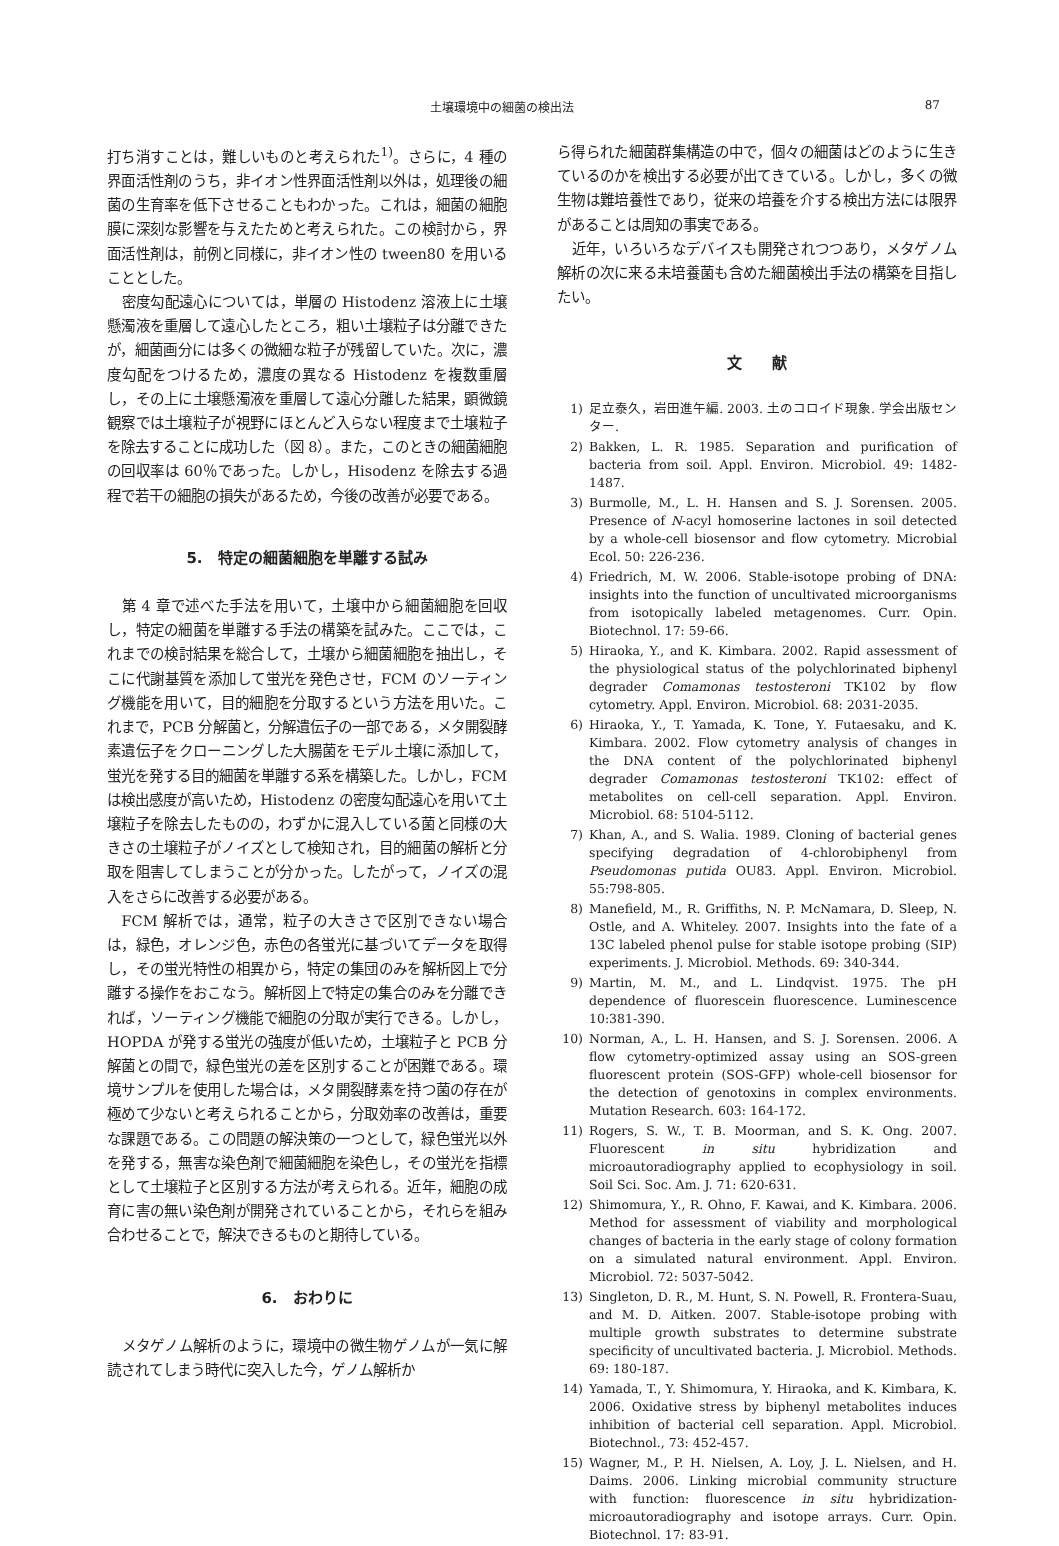土壌環境中の細菌の検出法 87
打ち消すことは，難しいものと考えられた<sup>1)</sup>。さらに，4 種の界面活性剤のうち，非イオン性界面活性剤以外は，処理後の細菌の生育率を低下させることもわかった。これは，細菌の細胞膜に深刻な影響を与えたためと考えられた。この検討から，界面活性剤は，前例と同様に，非イオン性の tween80 を用いることとした。
密度勾配遠心については，単層の Histodenz 溶液上に土壌懸濁液を重層して遠心したところ，粗い土壌粒子は分離できたが，細菌画分には多くの微細な粒子が残留していた。次に，濃度勾配をつけるため，濃度の異なる Histodenz を複数重層し，その上に土壌懸濁液を重層して遠心分離した結果，顕微鏡観察では土壌粒子が視野にほとんど入らない程度まで土壌粒子を除去することに成功した（図 8）。また，このときの細菌細胞の回収率は 60％であった。しかし，Hisodenz を除去する過程で若干の細胞の損失があるため，今後の改善が必要である。
5.　特定の細菌細胞を単離する試み
第 4 章で述べた手法を用いて，土壌中から細菌細胞を回収し，特定の細菌を単離する手法の構築を試みた。ここでは，これまでの検討結果を総合して，土壌から細菌細胞を抽出し，そこに代謝基質を添加して蛍光を発色させ，FCM のソーティング機能を用いて，目的細胞を分取するという方法を用いた。これまで，PCB 分解菌と，分解遺伝子の一部である，メタ開裂酵素遺伝子をクローニングした大腸菌をモデル土壌に添加して，蛍光を発する目的細菌を単離する系を構築した。しかし，FCM は検出感度が高いため，Histodenz の密度勾配遠心を用いて土壌粒子を除去したものの，わずかに混入している菌と同様の大きさの土壌粒子がノイズとして検知され，目的細菌の解析と分取を阻害してしまうことが分かった。したがって，ノイズの混入をさらに改善する必要がある。
FCM 解析では，通常，粒子の大きさで区別できない場合は，緑色，オレンジ色，赤色の各蛍光に基づいてデータを取得し，その蛍光特性の相異から，特定の集団のみを解析図上で分離する操作をおこなう。解析図上で特定の集合のみを分離できれば，ソーティング機能で細胞の分取が実行できる。しかし，HOPDA が発する蛍光の強度が低いため，土壌粒子と PCB 分解菌との間で，緑色蛍光の差を区別することが困難である。環境サンプルを使用した場合は，メタ開裂酵素を持つ菌の存在が極めて少ないと考えられることから，分取効率の改善は，重要な課題である。この問題の解決策の一つとして，緑色蛍光以外を発する，無害な染色剤で細菌細胞を染色し，その蛍光を指標として土壌粒子と区別する方法が考えられる。近年，細胞の成育に害の無い染色剤が開発されていることから，それらを組み合わせることで，解決できるものと期待している。
6.　おわりに
メタゲノム解析のように，環境中の微生物ゲノムが一気に解読されてしまう時代に突入した今，ゲノム解析か
ら得られた細菌群集構造の中で，個々の細菌はどのように生きているのかを検出する必要が出てきている。しかし，多くの微生物は難培養性であり，従来の培養を介する検出方法には限界があることは周知の事実である。
近年，いろいろなデバイスも開発されつつあり，メタゲノム解析の次に来る未培養菌も含めた細菌検出手法の構築を目指したい。
文　　献
1) 足立泰久，岩田進午編. 2003. 土のコロイド現象. 学会出版センター.
2) Bakken, L. R. 1985. Separation and purification of bacteria from soil. Appl. Environ. Microbiol. 49: 1482-1487.
3) Burmolle, M., L. H. Hansen and S. J. Sorensen. 2005. Presence of N-acyl homoserine lactones in soil detected by a whole-cell biosensor and flow cytometry. Microbial Ecol. 50: 226-236.
4) Friedrich, M. W. 2006. Stable-isotope probing of DNA: insights into the function of uncultivated microorganisms from isotopically labeled metagenomes. Curr. Opin. Biotechnol. 17: 59-66.
5) Hiraoka, Y., and K. Kimbara. 2002. Rapid assessment of the physiological status of the polychlorinated biphenyl degrader Comamonas testosteroni TK102 by flow cytometry. Appl. Environ. Microbiol. 68: 2031-2035.
6) Hiraoka, Y., T. Yamada, K. Tone, Y. Futaesaku, and K. Kimbara. 2002. Flow cytometry analysis of changes in the DNA content of the polychlorinated biphenyl degrader Comamonas testosteroni TK102: effect of metabolites on cell-cell separation. Appl. Environ. Microbiol. 68: 5104-5112.
7) Khan, A., and S. Walia. 1989. Cloning of bacterial genes specifying degradation of 4-chlorobiphenyl from Pseudomonas putida OU83. Appl. Environ. Microbiol. 55:798-805.
8) Manefield, M., R. Griffiths, N. P. McNamara, D. Sleep, N. Ostle, and A. Whiteley. 2007. Insights into the fate of a 13C labeled phenol pulse for stable isotope probing (SIP) experiments. J. Microbiol. Methods. 69: 340-344.
9) Martin, M. M., and L. Lindqvist. 1975. The pH dependence of fluorescein fluorescence. Luminescence 10:381-390.
10) Norman, A., L. H. Hansen, and S. J. Sorensen. 2006. A flow cytometry-optimized assay using an SOS-green fluorescent protein (SOS-GFP) whole-cell biosensor for the detection of genotoxins in complex environments. Mutation Research. 603: 164-172.
11) Rogers, S. W., T. B. Moorman, and S. K. Ong. 2007. Fluorescent in situ hybridization and microautoradiography applied to ecophysiology in soil. Soil Sci. Soc. Am. J. 71: 620-631.
12) Shimomura, Y., R. Ohno, F. Kawai, and K. Kimbara. 2006. Method for assessment of viability and morphological changes of bacteria in the early stage of colony formation on a simulated natural environment. Appl. Environ. Microbiol. 72: 5037-5042.
13) Singleton, D. R., M. Hunt, S. N. Powell, R. Frontera-Suau, and M. D. Aitken. 2007. Stable-isotope probing with multiple growth substrates to determine substrate specificity of uncultivated bacteria. J. Microbiol. Methods. 69: 180-187.
14) Yamada, T., Y. Shimomura, Y. Hiraoka, and K. Kimbara, K. 2006. Oxidative stress by biphenyl metabolites induces inhibition of bacterial cell separation. Appl. Microbiol. Biotechnol., 73: 452-457.
15) Wagner, M., P. H. Nielsen, A. Loy, J. L. Nielsen, and H. Daims. 2006. Linking microbial community structure with function: fluorescence in situ hybridization-microautoradiography and isotope arrays. Curr. Opin. Biotechnol. 17: 83-91.